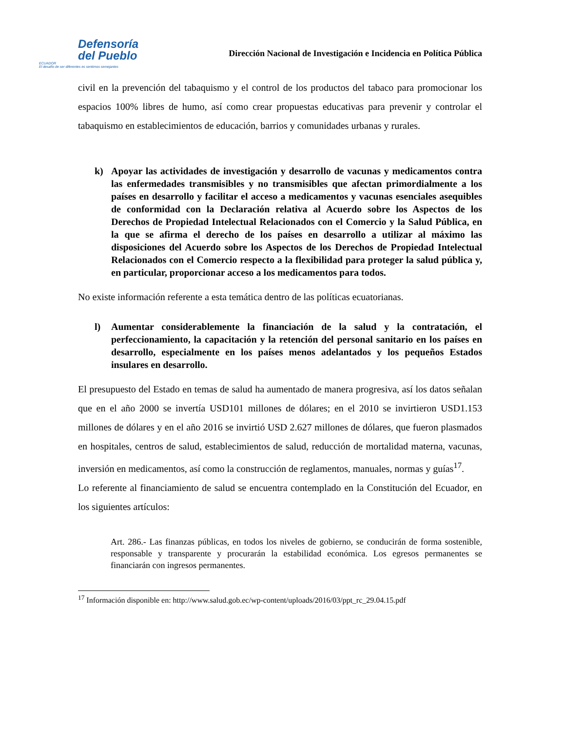Defensoría
del Pueblo
ECUADOR
El desafío de ser diferentes es sentirnos semejantes
Dirección Nacional de Investigación e Incidencia en Política Pública
civil en la prevención del tabaquismo y el control de los productos del tabaco para promocionar los espacios 100% libres de humo, así como crear propuestas educativas para prevenir y controlar el tabaquismo en establecimientos de educación, barrios y comunidades urbanas y rurales.
k) Apoyar las actividades de investigación y desarrollo de vacunas y medicamentos contra las enfermedades transmisibles y no transmisibles que afectan primordialmente a los países en desarrollo y facilitar el acceso a medicamentos y vacunas esenciales asequibles de conformidad con la Declaración relativa al Acuerdo sobre los Aspectos de los Derechos de Propiedad Intelectual Relacionados con el Comercio y la Salud Pública, en la que se afirma el derecho de los países en desarrollo a utilizar al máximo las disposiciones del Acuerdo sobre los Aspectos de los Derechos de Propiedad Intelectual Relacionados con el Comercio respecto a la flexibilidad para proteger la salud pública y, en particular, proporcionar acceso a los medicamentos para todos.
No existe información referente a esta temática dentro de las políticas ecuatorianas.
l) Aumentar considerablemente la financiación de la salud y la contratación, el perfeccionamiento, la capacitación y la retención del personal sanitario en los países en desarrollo, especialmente en los países menos adelantados y los pequeños Estados insulares en desarrollo.
El presupuesto del Estado en temas de salud ha aumentado de manera progresiva, así los datos señalan que en el año 2000 se invertía USD101 millones de dólares; en el 2010 se invirtieron USD1.153 millones de dólares y en el año 2016 se invirtió USD 2.627 millones de dólares, que fueron plasmados en hospitales, centros de salud, establecimientos de salud, reducción de mortalidad materna, vacunas, inversión en medicamentos, así como la construcción de reglamentos, manuales, normas y guías<sup>17</sup>.
Lo referente al financiamiento de salud se encuentra contemplado en la Constitución del Ecuador, en los siguientes artículos:
Art. 286.- Las finanzas públicas, en todos los niveles de gobierno, se conducirán de forma sostenible, responsable y transparente y procurarán la estabilidad económica. Los egresos permanentes se financiarán con ingresos permanentes.
<sup>17</sup> Información disponible en: http://www.salud.gob.ec/wp-content/uploads/2016/03/ppt_rc_29.04.15.pdf